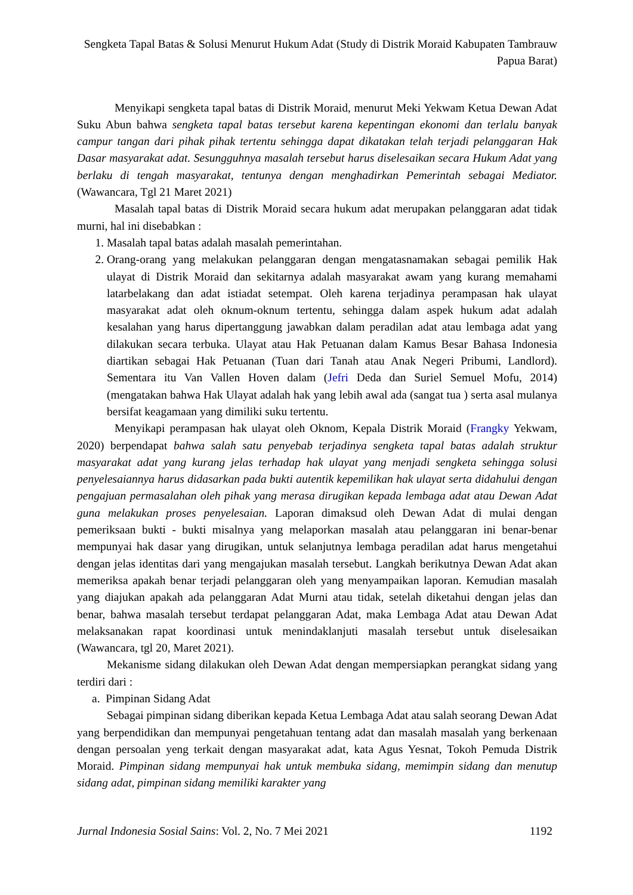Sengketa Tapal Batas & Solusi Menurut Hukum Adat (Study di Distrik Moraid Kabupaten Tambrauw Papua Barat)
Menyikapi sengketa tapal batas di Distrik Moraid, menurut Meki Yekwam Ketua Dewan Adat Suku Abun bahwa sengketa tapal batas tersebut karena kepentingan ekonomi dan terlalu banyak campur tangan dari pihak pihak tertentu sehingga dapat dikatakan telah terjadi pelanggaran Hak Dasar masyarakat adat. Sesungguhnya masalah tersebut harus diselesaikan secara Hukum Adat yang berlaku di tengah masyarakat, tentunya dengan menghadirkan Pemerintah sebagai Mediator. (Wawancara, Tgl 21 Maret 2021)
Masalah tapal batas di Distrik Moraid secara hukum adat merupakan pelanggaran adat tidak murni, hal ini disebabkan :
1. Masalah tapal batas adalah masalah pemerintahan.
2. Orang-orang yang melakukan pelanggaran dengan mengatasnamakan sebagai pemilik Hak ulayat di Distrik Moraid dan sekitarnya adalah masyarakat awam yang kurang memahami latarbelakang dan adat istiadat setempat. Oleh karena terjadinya perampasan hak ulayat masyarakat adat oleh oknum-oknum tertentu, sehingga dalam aspek hukum adat adalah kesalahan yang harus dipertanggung jawabkan dalam peradilan adat atau lembaga adat yang dilakukan secara terbuka. Ulayat atau Hak Petuanan dalam Kamus Besar Bahasa Indonesia diartikan sebagai Hak Petuanan (Tuan dari Tanah atau Anak Negeri Pribumi, Landlord). Sementara itu Van Vallen Hoven dalam (Jefri Deda dan Suriel Semuel Mofu, 2014) (mengatakan bahwa Hak Ulayat adalah hak yang lebih awal ada (sangat tua ) serta asal mulanya bersifat keagamaan yang dimiliki suku tertentu.
Menyikapi perampasan hak ulayat oleh Oknom, Kepala Distrik Moraid (Frangky Yekwam, 2020) berpendapat bahwa salah satu penyebab terjadinya sengketa tapal batas adalah struktur masyarakat adat yang kurang jelas terhadap hak ulayat yang menjadi sengketa sehingga solusi penyelesaiannya harus didasarkan pada bukti autentik kepemilikan hak ulayat serta didahului dengan pengajuan permasalahan oleh pihak yang merasa dirugikan kepada lembaga adat atau Dewan Adat guna melakukan proses penyelesaian. Laporan dimaksud oleh Dewan Adat di mulai dengan pemeriksaan bukti - bukti misalnya yang melaporkan masalah atau pelanggaran ini benar-benar mempunyai hak dasar yang dirugikan, untuk selanjutnya lembaga peradilan adat harus mengetahui dengan jelas identitas dari yang mengajukan masalah tersebut. Langkah berikutnya Dewan Adat akan memeriksa apakah benar terjadi pelanggaran oleh yang menyampaikan laporan. Kemudian masalah yang diajukan apakah ada pelanggaran Adat Murni atau tidak, setelah diketahui dengan jelas dan benar, bahwa masalah tersebut terdapat pelanggaran Adat, maka Lembaga Adat atau Dewan Adat melaksanakan rapat koordinasi untuk menindaklanjuti masalah tersebut untuk diselesaikan (Wawancara, tgl 20, Maret 2021).
Mekanisme sidang dilakukan oleh Dewan Adat dengan mempersiapkan perangkat sidang yang terdiri dari :
a. Pimpinan Sidang Adat
Sebagai pimpinan sidang diberikan kepada Ketua Lembaga Adat atau salah seorang Dewan Adat yang berpendidikan dan mempunyai pengetahuan tentang adat dan masalah masalah yang berkenaan dengan persoalan yeng terkait dengan masyarakat adat, kata Agus Yesnat, Tokoh Pemuda Distrik Moraid. Pimpinan sidang mempunyai hak untuk membuka sidang, memimpin sidang dan menutup sidang adat, pimpinan sidang memiliki karakter yang
Jurnal Indonesia Sosial Sains: Vol. 2, No. 7 Mei 2021 1192